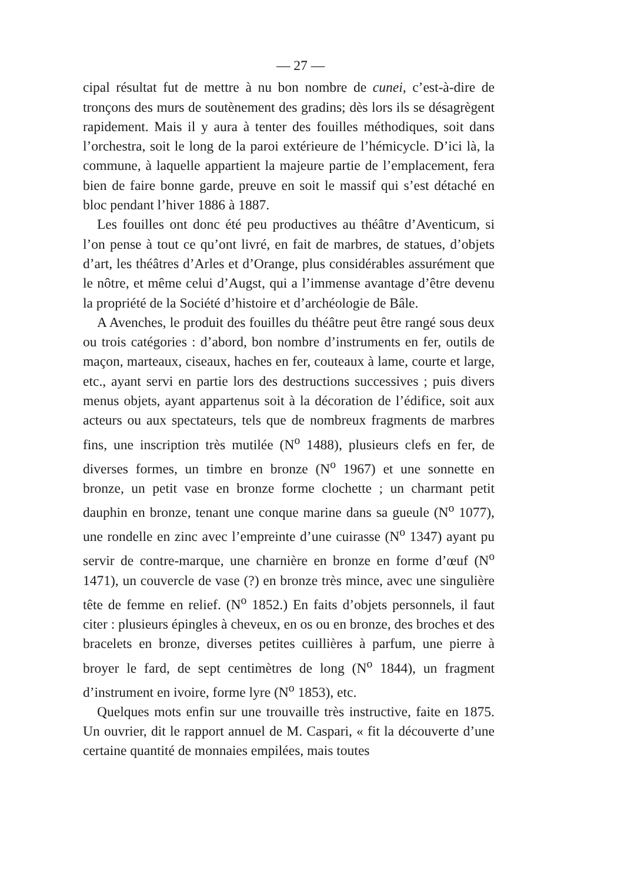— 27 —
cipal résultat fut de mettre à nu bon nombre de cunei, c’est-à-dire de tronçons des murs de soutènement des gradins; dès lors ils se désagrègent rapidement. Mais il y aura à tenter des fouilles méthodiques, soit dans l’orchestra, soit le long de la paroi extérieure de l’hémicycle. D’ici là, la commune, à laquelle appartient la majeure partie de l’emplacement, fera bien de faire bonne garde, preuve en soit le massif qui s’est détaché en bloc pendant l’hiver 1886 à 1887.
Les fouilles ont donc été peu productives au théâtre d’Aventicum, si l’on pense à tout ce qu’ont livré, en fait de marbres, de statues, d’objets d’art, les théâtres d’Arles et d’Orange, plus considérables assurément que le nôtre, et même celui d’Augst, qui a l’immense avantage d’être devenu la propriété de la Société d’histoire et d’archéologie de Bâle.
A Avenches, le produit des fouilles du théâtre peut être rangé sous deux ou trois catégories : d’abord, bon nombre d’instruments en fer, outils de maçon, marteaux, ciseaux, haches en fer, couteaux à lame, courte et large, etc., ayant servi en partie lors des destructions successives ; puis divers menus objets, ayant appartenus soit à la décoration de l’édifice, soit aux acteurs ou aux spectateurs, tels que de nombreux fragments de marbres fins, une inscription très mutilée (N<sup>o</sup> 1488), plusieurs clefs en fer, de diverses formes, un timbre en bronze (N<sup>o</sup> 1967) et une sonnette en bronze, un petit vase en bronze forme clochette ; un charmant petit dauphin en bronze, tenant une conque marine dans sa gueule (N<sup>o</sup> 1077), une rondelle en zinc avec l’empreinte d’une cuirasse (N<sup>o</sup> 1347) ayant pu servir de contre-marque, une charnière en bronze en forme d’œuf (N<sup>o</sup> 1471), un couvercle de vase (?) en bronze très mince, avec une singulière tête de femme en relief. (N<sup>o</sup> 1852.) En faits d’objets personnels, il faut citer : plusieurs épingles à cheveux, en os ou en bronze, des broches et des bracelets en bronze, diverses petites cuillières à parfum, une pierre à broyer le fard, de sept centimètres de long (N<sup>o</sup> 1844), un fragment d’instrument en ivoire, forme lyre (N<sup>o</sup> 1853), etc.
Quelques mots enfin sur une trouvaille très instructive, faite en 1875. Un ouvrier, dit le rapport annuel de M. Caspari, « fit la découverte d’une certaine quantité de monnaies empilées, mais toutes